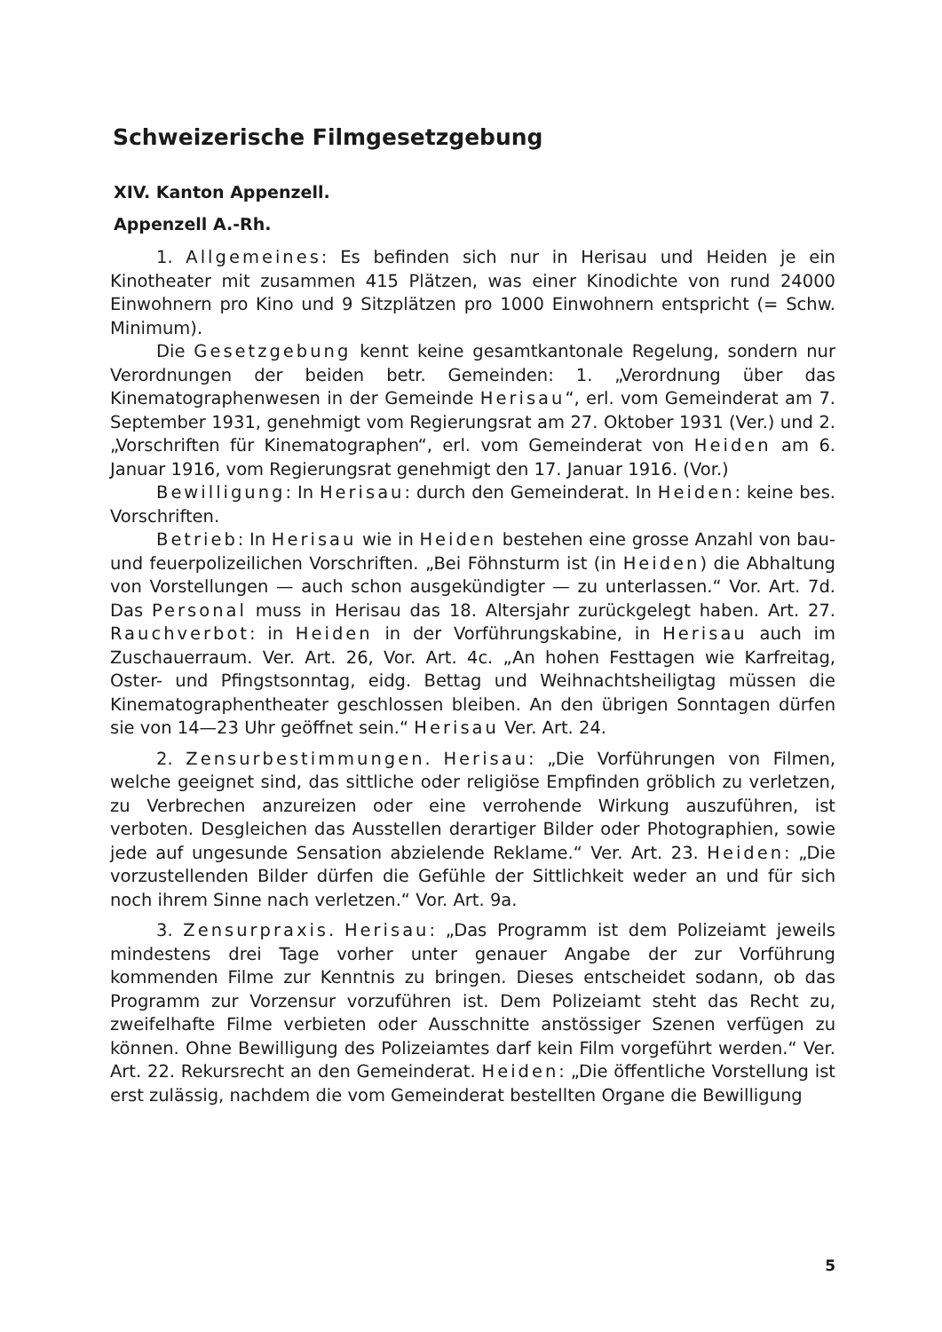Schweizerische Filmgesetzgebung
XIV. Kanton Appenzell.
Appenzell A.-Rh.
1. Allgemeines: Es befinden sich nur in Herisau und Heiden je ein Kinotheater mit zusammen 415 Plätzen, was einer Kinodichte von rund 24000 Einwohnern pro Kino und 9 Sitzplätzen pro 1000 Einwohnern entspricht (= Schw. Minimum).
Die Gesetzgebung kennt keine gesamtkantonale Regelung, sondern nur Verordnungen der beiden betr. Gemeinden: 1. „Verordnung über das Kinematographenwesen in der Gemeinde Herisau“, erl. vom Gemeinderat am 7. September 1931, genehmigt vom Regierungsrat am 27. Oktober 1931 (Ver.) und 2. „Vorschriften für Kinematographen“, erl. vom Gemeinderat von Heiden am 6. Januar 1916, vom Regierungsrat genehmigt den 17. Januar 1916. (Vor.)
Bewilligung: In Herisau: durch den Gemeinderat. In Heiden: keine bes. Vorschriften.
Betrieb: In Herisau wie in Heiden bestehen eine grosse Anzahl von bau- und feuerpolizeilichen Vorschriften. „Bei Föhnsturm ist (in Heiden) die Abhaltung von Vorstellungen — auch schon ausgekündigter — zu unterlassen.“ Vor. Art. 7d. Das Personal muss in Herisau das 18. Altersjahr zurückgelegt haben. Art. 27. Rauchverbot: in Heiden in der Vorführungskabine, in Herisau auch im Zuschauerraum. Ver. Art. 26, Vor. Art. 4c. „An hohen Festtagen wie Karfreitag, Oster- und Pfingstsonntag, eidg. Bettag und Weihnachtsheiligtag müssen die Kinematographentheater geschlossen bleiben. An den übrigen Sonntagen dürfen sie von 14—23 Uhr geöffnet sein.“ Herisau Ver. Art. 24.
2. Zensurbestimmungen. Herisau: „Die Vorführungen von Filmen, welche geeignet sind, das sittliche oder religiöse Empfinden gröblich zu verletzen, zu Verbrechen anzureizen oder eine verrohende Wirkung auszuführen, ist verboten. Desgleichen das Ausstellen derartiger Bilder oder Photographien, sowie jede auf ungesunde Sensation abzielende Reklame.“ Ver. Art. 23. Heiden: „Die vorzustellenden Bilder dürfen die Gefühle der Sittlichkeit weder an und für sich noch ihrem Sinne nach verletzen.“ Vor. Art. 9a.
3. Zensurpraxis. Herisau: „Das Programm ist dem Polizeiamt jeweils mindestens drei Tage vorher unter genauer Angabe der zur Vorführung kommenden Filme zur Kenntnis zu bringen. Dieses entscheidet sodann, ob das Programm zur Vorzensur vorzuführen ist. Dem Polizeiamt steht das Recht zu, zweifelhafte Filme verbieten oder Ausschnitte anstössiger Szenen verfügen zu können. Ohne Bewilligung des Polizeiamtes darf kein Film vorgeführt werden.“ Ver. Art. 22. Rekursrecht an den Gemeinderat. Heiden: „Die öffentliche Vorstellung ist erst zulässig, nachdem die vom Gemeinderat bestellten Organe die Bewilligung
5